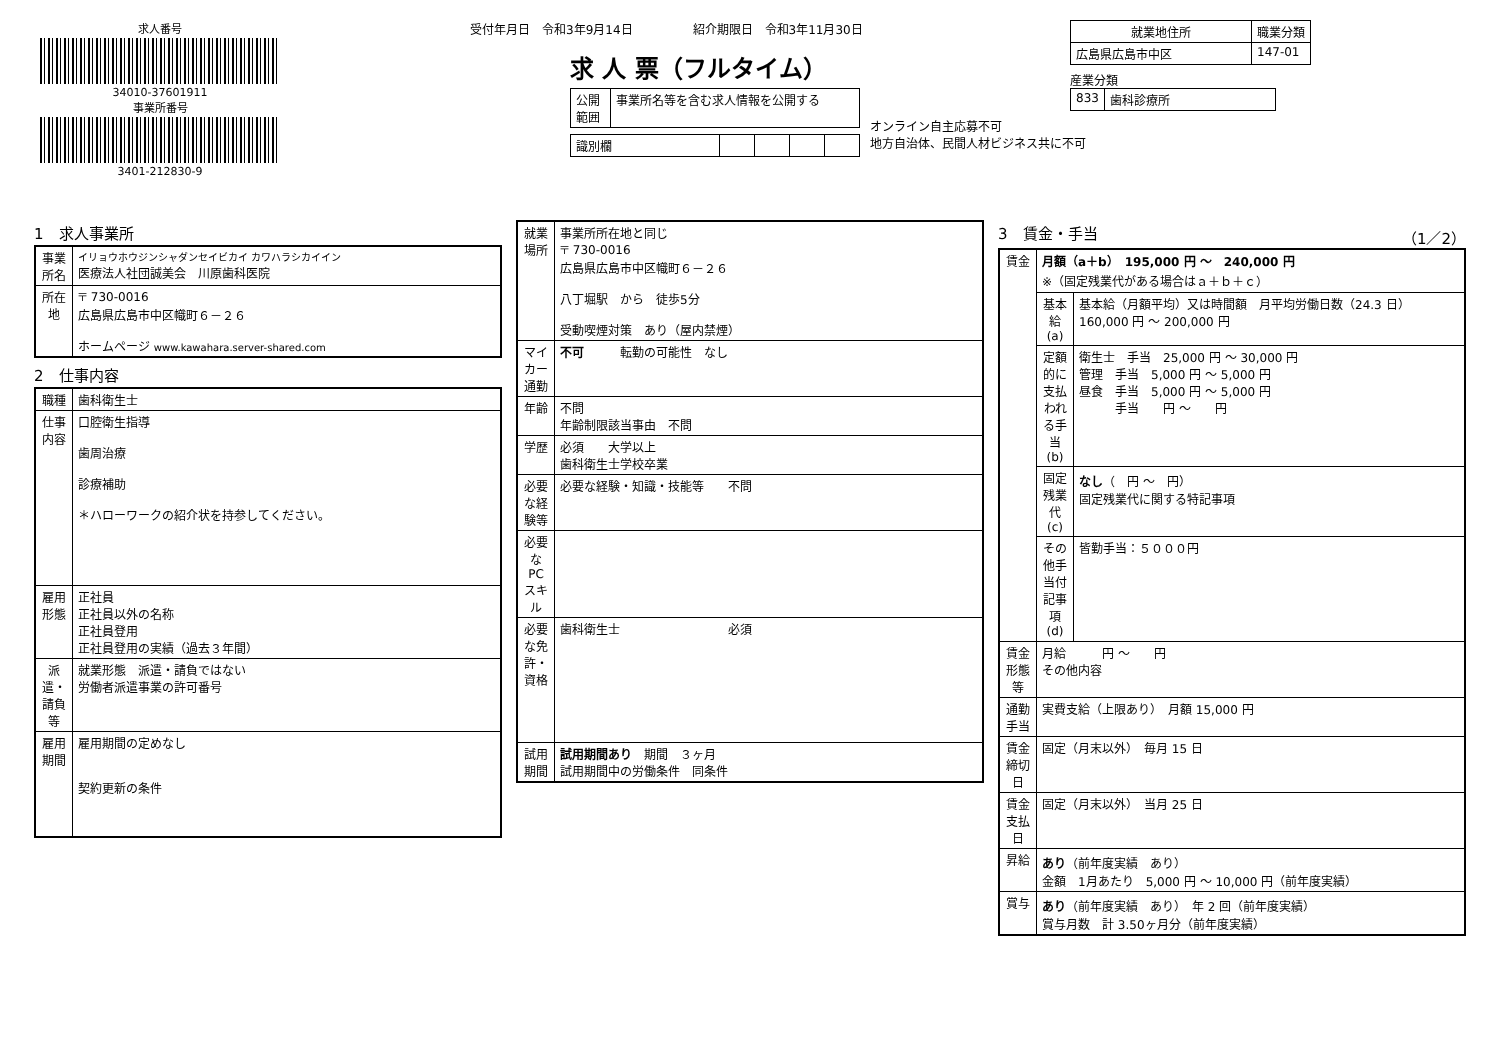求人番号
34010-37601911
事業所番号
3401-212830-9
受付年月日　令和3年9月14日　　　　　紹介期限日　令和3年11月30日
求 人 票（フルタイム）
| 公開 範囲 | 事業所名等を含む求人情報を公開する |
| 識別欄 | | | | |
オンライン自主応募不可
地方自治体、民間人材ビジネス共に不可
| 就業地住所 | 職業分類 |
| --- | --- |
| 広島県広島市中区 | 147-01 |
産業分類
| 833 | 歯科診療所 |
1　求人事業所
| 事業所名 | イリョウホウジンシャダンセイビカイ カワハラシカイイン 医療法人社団誠美会 川原歯科医院 |
| 所在地 | 〒 730-0016 広島県広島市中区幟町６－２６ ホームページ www.kawahara.server-shared.com |
2　仕事内容
| 職種 | 歯科衛生士 |
| 仕事内容 | 口腔衛生指導 歯周治療 診療補助 ＊ハローワークの紹介状を持参してください。 |
| 雇用形態 | 正社員 正社員以外の名称 正社員登用 正社員登用の実績（過去３年間） |
| 派遣・請負等 | 就業形態 派遣・請負ではない 労働者派遣事業の許可番号 |
| 雇用期間 | 雇用期間の定めなし 契約更新の条件 |
| 就業場所 | 事業所所在地と同じ 〒 730-0016 広島県広島市中区幟町６－２６ 八丁堀駅 から 徒歩5分 受動喫煙対策 あり（屋内禁煙） |
| マイカー通勤 | 不可 転勤の可能性 なし |
| 年齢 | 不問 年齢制限該当事由 不問 |
| 学歴 | 必須 大学以上 歯科衛生士学校卒業 |
| 必要な経験等 | 必要な経験・知識・技能等 不問 |
| 必要なPCスキル | |
| 必要な免許・資格 | 歯科衛生士 必須 |
| 試用期間 | 試用期間あり 期間 ３ヶ月 試用期間中の労働条件 同条件 |
3　賃金・手当　（1／2）
| 賃金 | 月額（a＋b） 195,000 円 ～ 240,000 円 ※（固定残業代がある場合はａ＋ｂ＋ｃ） | |
| | 基本給(a) | 基本給（月額平均）又は時間額 月平均労働日数（24.3 日） 160,000 円 ～ 200,000 円 |
| | 定額的に支払われる手当(b) | 衛生士 手当 25,000 円 ～ 30,000 円 管理 手当 5,000 円 ～ 5,000 円 昼食 手当 5,000 円 ～ 5,000 円 手当 円 ～ 円 |
| | 固定残業代(c) | なし （ 円 ～ 円） 固定残業代に関する特記事項 |
| | その他手当付記事項(d) | 皆勤手当：５０００円 |
| 賃金形態等 | 月給 円 ～ 円 その他内容 | |
| 通勤手当 | 実費支給（上限あり） 月額 15,000 円 | |
| 賃金締切日 | 固定（月末以外） 毎月 15 日 | |
| 賃金支払日 | 固定（月末以外） 当月 25 日 | |
| 昇給 | あり （前年度実績 あり） 金額 1月あたり 5,000 円 ～ 10,000 円（前年度実績） | |
| 賞与 | あり （前年度実績 あり） 年 2 回（前年度実績） 賞与月数 計 3.50ヶ月分（前年度実績） | |